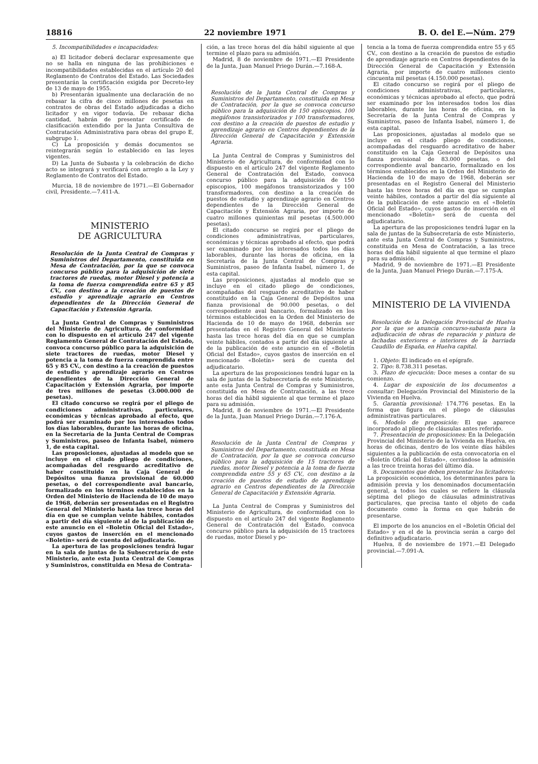18816 22 noviembre 1971 B. O. del E.—Núm. 279
5. Incompatibilidades e incapacidades:
a) El licitador deberá declarar expresamente que no se halla en ninguna de las prohibiciones e incompatibilidades establecidas en el artículo 20 del Reglamento de Contratos del Estado. Las Sociedades presentarán la certificación exigida por Decreto-ley de 13 de mayo de 1955.
b) Presentarán igualmente una declaración de no rebasar la cifra de cinco millones de pesetas en contratos de obras del Estado adjudicadas a dicho licitador y en vigor todavía. De rebasar dicha cantidad, habrán de presentar certificado de clasificación extendido por la Junta Consultiva de Contratación Administrativa para obras del grupo E, subgrupo 1.
C) La proposición y demás documentos se reintegrarán según lo establecido en las leyes vigentes.
D) La Junta de Subasta y la celebración de dicho acto se integrará y verificará con arreglo a la Ley y Reglamento de Contratos del Estado.
Murcia, 18 de noviembre de 1971.—El Gobernador civil, Presidente.—7.411-A.
MINISTERIO
DE AGRICULTURA
Resolución de la Junta Central de Compras y Suministros del Departamento, constituida en Mesa de Contratación, por la que se convoca concurso público para la adquisición de siete tractores de ruedas, motor Diesel y potencia a la toma de fuerza comprendida entre 65 y 85 CV., con destino a la creación de puestos de estudio y aprendizaje agrario en Centros dependientes de la Dirección General de Capacitación y Extensión Agraria.
La Junta Central de Compras y Suministros del Ministerio de Agricultura, de conformidad con lo dispuesto en el artículo 247 del vigente Reglamento General de Contratación del Estado, convoca concurso público para la adquisición de siete tractores de ruedas, motor Diesel y potencia a la toma de fuerza comprendida entre 65 y 85 CV., con destino a la creación de puestos de estudio y aprendizaje agrario en Centros dependientes de la Dirección General de Capacitación y Extensión Agraria, por importe de tres millones de pesetas (3.000.000 de pesetas).
El citado concurso se regirá por el pliego de condiciones administrativas, particulares, económicas y técnicas aprobado al efecto, que podrá ser examinado por los interesados todos los días laborables, durante las horas de oficina, en la Secretaría de la Junta Central de Compras y Suministros, paseo de Infanta Isabel, número 1, de esta capital.
Las proposiciones, ajustadas al modelo que se incluye en el citado pliego de condiciones, acompañadas del resguardo acreditativo de haber constituido en la Caja General de Depósitos una fianza provisional de 60.000 pesetas, o del correspondiente aval bancario, formalizado en los términos establecidos en la Orden del Ministerio de Hacienda de 10 de mayo de 1968, deberán ser presentadas en el Registro General del Ministerio hasta las trece horas del día en que se cumplan veinte hábiles, contados a partir del día siguiente al de la publicación de este anuncio en el «Boletín Oficial del Estado», cuyos gastos de inserción en el mencionado «Boletín» será de cuenta del adjudicatario.
La apertura de las proposiciones tendrá lugar en la sala de juntas de la Subsecretaría de este Ministerio, ante esta Junta Central de Compras y Suministros, constituida en Mesa de Contrata-
ción, a las trece horas del día hábil siguiente al que termine el plazo para su admisión.
Madrid, 8 de noviembre de 1971.—El Presidente de la Junta, Juan Manuel Priego Durán.—7.168-A.
Resolución de la Junta Central de Compras y Suministros del Departamento, constituida en Mesa de Contratación, por la que se convoca concurso público para la adquisición de 150 episcopios, 100 megáfonos transistorizados y 100 transformadores, con destino a la creación de puestos de estudio y aprendizaje agrario en Centros dependientes de la Dirección General de Capacitación y Extensión Agraria.
La Junta Central de Compras y Suministros del Ministerio de Agricultura, de conformidad con lo dispuesto en el artículo 247 del vigente Reglamento General de Contratación del Estado, convoca concurso público para la adquisición de 150 episcopios, 100 megáfonos transistorizados y 100 transformadores, con destino a la creación de puestos de estudio y aprendizaje agrario en Centros dependientes de la Dirección General de Capacitación y Extensión Agraria, por importe de cuatro millones quinientas mil pesetas (4.500.000 pesetas).
El citado concurso se regirá por el pliego de condiciones administrativas, particulares, económicas y técnicas aprobado al efecto, que podrá ser examinado por los interesados todos los días laborables, durante las horas de oficina, en la Secretaría de la Junta Central de Compras y Suministros, paseo de Infanta Isabel, número 1, de esta capital.
Las proposiciones, ajustadas al modelo que se incluye en el citado pliego de condiciones, acompañadas del resguardo acreditativo de haber constituido en la Caja General de Depósitos una fianza provisional de 90.000 pesetas, o del correspondiente aval bancario, formalizado en los términos establecidos en la Orden del Ministerio de Hacienda de 10 de mayo de 1968, deberán ser presentadas en el Registro General del Ministerio hasta las trece horas del día en que se cumplan veinte hábiles, contados a partir del día siguiente al de la publicación de este anuncio en el «Boletín Oficial del Estado», cuyos gastos de inserción en el mencionado «Boletín» será de cuenta del adjudicatario.
La apertura de las proposiciones tendrá lugar en la sala de juntas de la Subsecretaría de este Ministerio, ante esta Junta Central de Compras y Suministros, constituida en Mesa de Contratación, a las trece horas del día hábil siguiente al que termine el plazo para su admisión.
Madrid, 8 de noviembre de 1971.—El Presidente de la Junta, Juan Manuel Priego Durán.—7.176-A.
Resolución de la Junta Central de Compras y Suministros del Departamento, constituida en Mesa de Contratación, por la que se convoca concurso público para la adquisición de 15 tractores de ruedas, motor Diesel y potencia a la toma de fuerza comprendida entre 55 y 65 CV., con destino a la creación de puestos de estudio de aprendizaje agrario en Centros dependientes de la Dirección General de Capacitación y Extensión Agraria.
La Junta Central de Compras y Suministros del Ministerio de Agricultura, de conformidad con lo dispuesto en el artículo 247 del vigente Reglamento General de Contratación del Estado, convoca concurso público para la adquisición de 15 tractores de ruedas, motor Diesel y po-
tencia a la toma de fuerza comprendida entre 55 y 65 CV., con destino a la creación de puestos de estudio de aprendizaje agrario en Centros dependientes de la Dirección General de Capacitación y Extensión Agraria, por importe de cuatro millones ciento cincuenta mil pesetas (4.150.000 pesetas).
El citado concurso se regirá por el pliego de condiciones administrativas, particulares, económicas y técnicas aprobado al efecto, que podrá ser examinado por los interesados todos los días laborables, durante las horas de oficina, en la Secretaría de la Junta Central de Compras y Suministros, paseo de Infanta Isabel, número 1, de esta capital.
Las proposiciones, ajustadas al modelo que se incluye en el citado pliego de condiciones, acompañadas del resguardo acreditativo de haber constituido en la Caja General de Depósitos una fianza provisional de 83.000 pesetas, o del correspondiente aval bancario, formalizado en los términos establecidos en la Orden del Ministerio de Hacienda de 10 de mayo de 1968, deberán ser presentadas en el Registro General del Ministerio hasta las trece horas del día en que se cumplan veinte hábiles, contados a partir del día siguiente al de la publicación de este anuncio en el «Boletín Oficial del Estado», cuyos gastos de inserción en el mencionado «Boletín» será de cuenta del adjudicatario.
La apertura de las proposiciones tendrá lugar en la sala de juntas de la Subsecretaría de este Ministerio, ante esta Junta Central de Compras y Suministros, constituida en Mesa de Contratación, a las trece horas del día hábil siguiente al que termine el plazo para su admisión.
Madrid, 9 de noviembre de 1971.—El Presidente de la Junta, Juan Manuel Priego Durán.—7.175-A.
MINISTERIO DE LA VIVIENDA
Resolución de la Delegación Provincial de Huelva por la que se anuncia concurso-subasta para la adjudicación de obras de reparación y pintura de fachadas exteriores e interiores de la barriada Caudillo de España, en Huelva capital.
1. Objeto: El indicado en el epígrafe.
2. Tipo: 8.738.311 pesetas.
3. Plazo de ejecución: Doce meses a contar de su comienzo.
4. Lugar de exposición de los documentos a consultar: Delegación Provincial del Ministerio de la Vivienda en Huelva.
5. Garantía provisional: 174.776 pesetas. En la forma que figura en el pliego de cláusulas administrativas particulares.
6. Modelo de proposición: El que aparece incorporado al pliego de cláusulas antes referido.
7. Presentación de proposiciones: En la Delegación Provincial del Ministerio de la Vivienda en Huelva, en horas de oficinas, dentro de los veinte días hábiles siguientes a la publicación de esta convocatoria en el «Boletín Oficial del Estado», cerrándose la admisión a las trece treinta horas del último día.
8. Documentos que deben presentar los licitadores: La proposición económica, los determinantes para la admisión previa y los denominados documentación general, a todos los cuales se refiere la cláusula séptima del pliego de cláusulas administrativas particulares, que precisa tanto el objeto de cada documento como la forma en que habrán de presentarse.
El importe de los anuncios en el «Boletín Oficial del Estado» y en el de la provincia serán a cargo del definitivo adjudicatario.
Huelva, 8 de noviembre de 1971.—El Delegado provincial.—7.091-A.